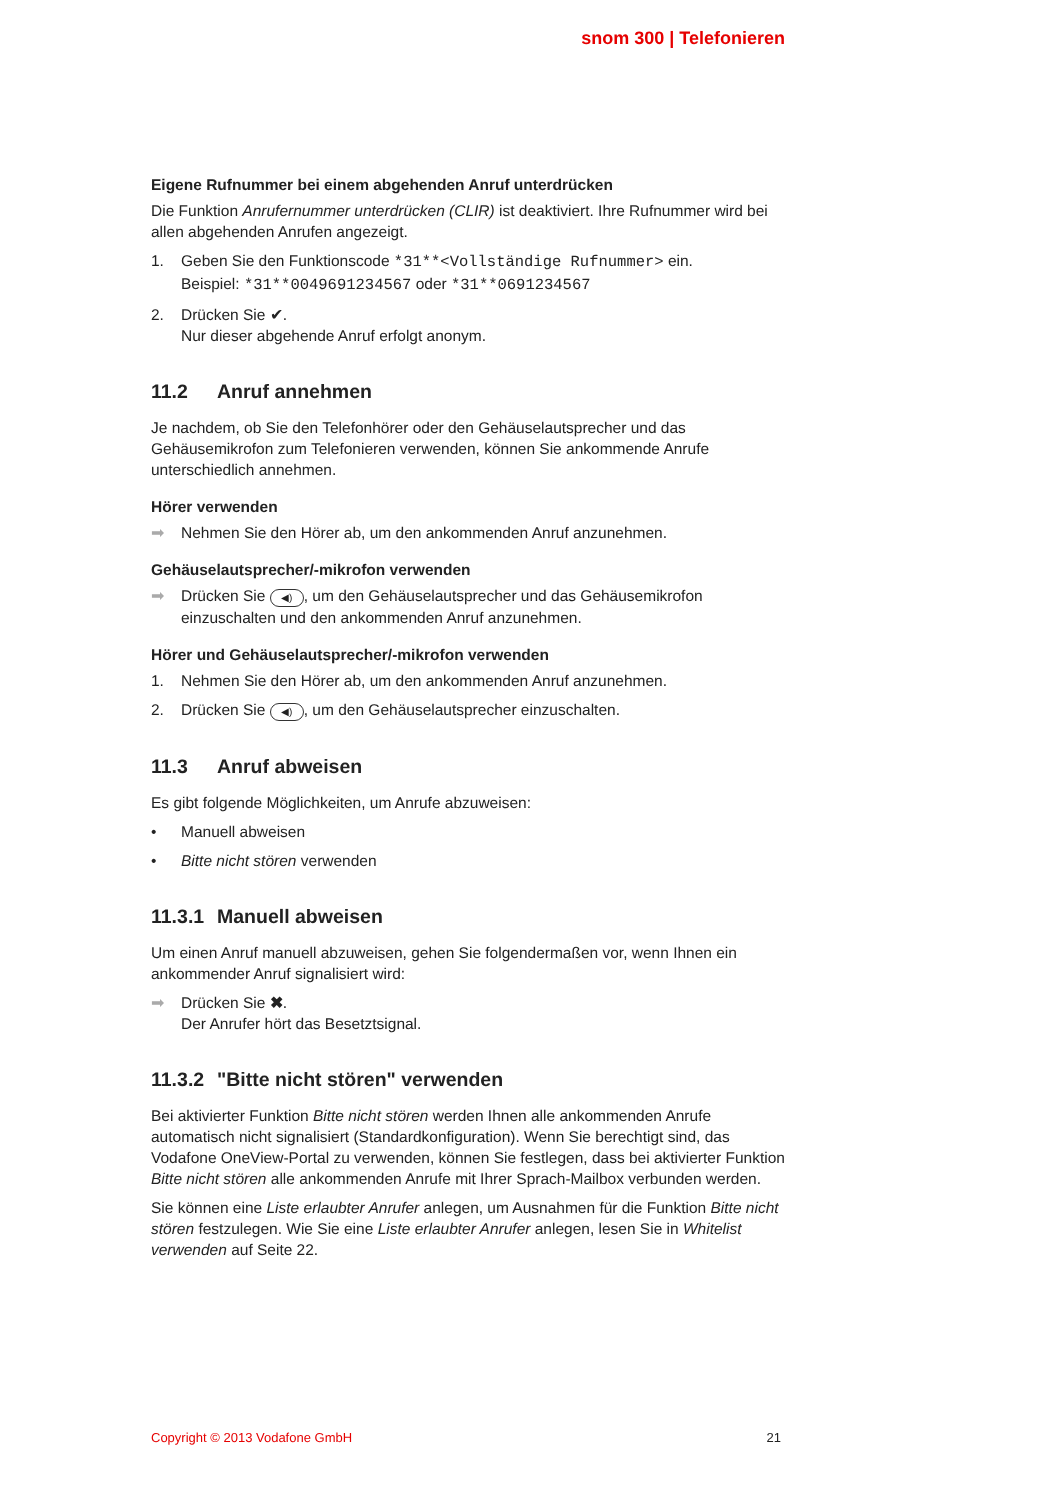snom 300 | Telefonieren
Eigene Rufnummer bei einem abgehenden Anruf unterdrücken
Die Funktion Anrufernummer unterdrücken (CLIR) ist deaktiviert. Ihre Rufnummer wird bei allen abgehenden Anrufen angezeigt.
1. Geben Sie den Funktionscode *31**<Vollständige Rufnummer> ein.
Beispiel: *31**0049691234567 oder *31**0691234567
2. Drücken Sie ✔.
Nur dieser abgehende Anruf erfolgt anonym.
11.2 Anruf annehmen
Je nachdem, ob Sie den Telefonhörer oder den Gehäuselautsprecher und das Gehäusemikrofon zum Telefonieren verwenden, können Sie ankommende Anrufe unterschiedlich annehmen.
Hörer verwenden
➡ Nehmen Sie den Hörer ab, um den ankommenden Anruf anzunehmen.
Gehäuselautsprecher/-mikrofon verwenden
➡ Drücken Sie ◀), um den Gehäuselautsprecher und das Gehäusemikrofon einzuschalten und den ankommenden Anruf anzunehmen.
Hörer und Gehäuselautsprecher/-mikrofon verwenden
1. Nehmen Sie den Hörer ab, um den ankommenden Anruf anzunehmen.
2. Drücken Sie ◀), um den Gehäuselautsprecher einzuschalten.
11.3 Anruf abweisen
Es gibt folgende Möglichkeiten, um Anrufe abzuweisen:
• Manuell abweisen
• Bitte nicht stören verwenden
11.3.1 Manuell abweisen
Um einen Anruf manuell abzuweisen, gehen Sie folgendermaßen vor, wenn Ihnen ein ankommender Anruf signalisiert wird:
➡ Drücken Sie ✖.
Der Anrufer hört das Besetztsignal.
11.3.2 "Bitte nicht stören" verwenden
Bei aktivierter Funktion Bitte nicht stören werden Ihnen alle ankommenden Anrufe automatisch nicht signalisiert (Standardkonfiguration). Wenn Sie berechtigt sind, das Vodafone OneView-Portal zu verwenden, können Sie festlegen, dass bei aktivierter Funktion Bitte nicht stören alle ankommenden Anrufe mit Ihrer Sprach-Mailbox verbunden werden.
Sie können eine Liste erlaubter Anrufer anlegen, um Ausnahmen für die Funktion Bitte nicht stören festzulegen. Wie Sie eine Liste erlaubter Anrufer anlegen, lesen Sie in Whitelist verwenden auf Seite 22.
Copyright © 2013 Vodafone GmbH 21